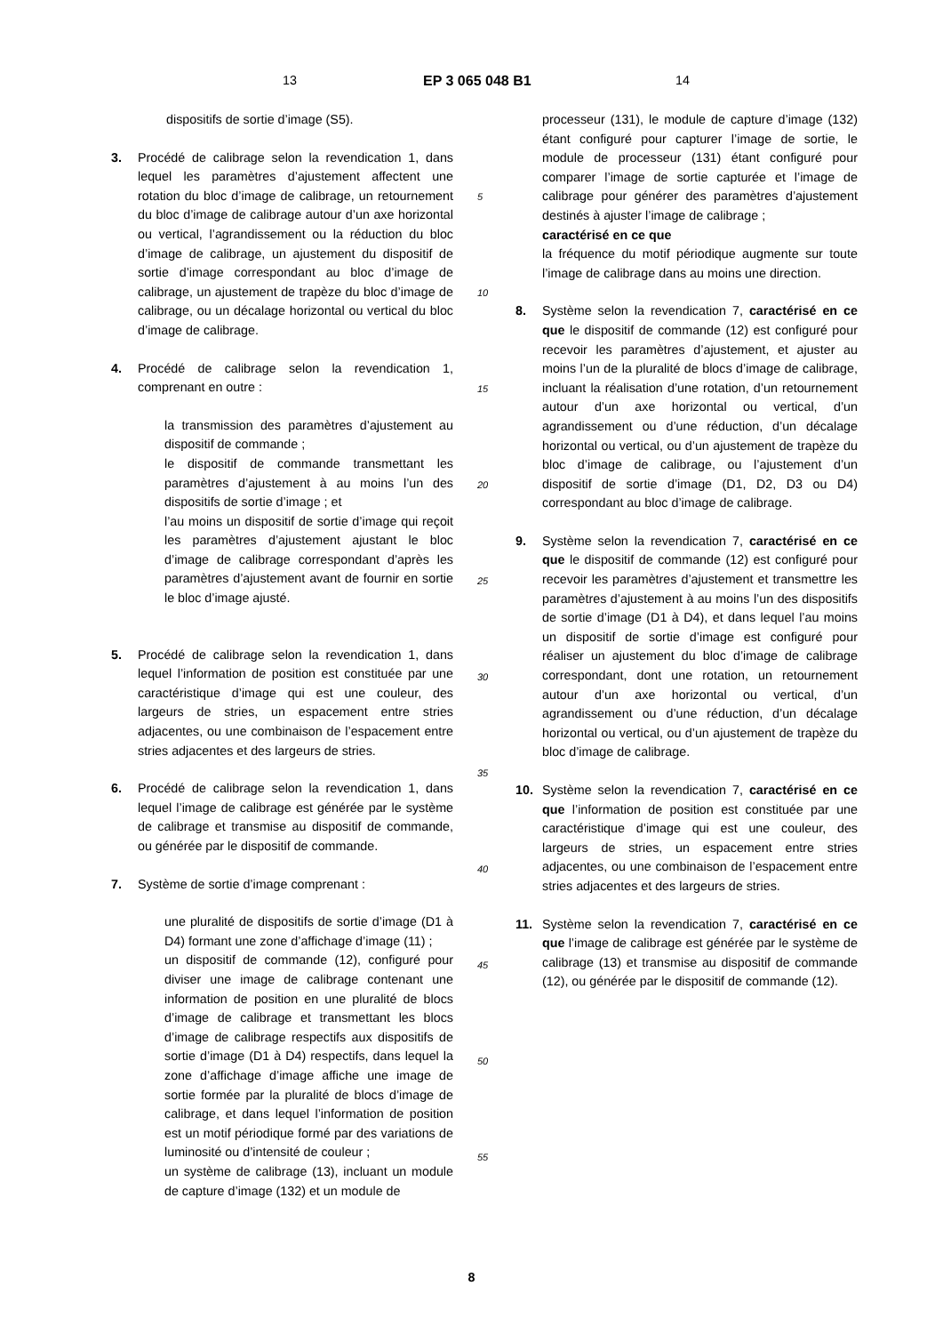13 EP 3 065 048 B1 14
dispositifs de sortie d’image (S5).
3. Procédé de calibrage selon la revendication 1, dans lequel les paramètres d’ajustement affectent une rotation du bloc d’image de calibrage, un retournement du bloc d’image de calibrage autour d’un axe horizontal ou vertical, l’agrandissement ou la réduction du bloc d’image de calibrage, un ajustement du dispositif de sortie d’image correspondant au bloc d’image de calibrage, un ajustement de trapèze du bloc d’image de calibrage, ou un décalage horizontal ou vertical du bloc d’image de calibrage.
4. Procédé de calibrage selon la revendication 1, comprenant en outre :
la transmission des paramètres d’ajustement au dispositif de commande ;
le dispositif de commande transmettant les paramètres d’ajustement à au moins l’un des dispositifs de sortie d’image ; et
l’au moins un dispositif de sortie d’image qui reçoit les paramètres d’ajustement ajustant le bloc d’image de calibrage correspondant d’après les paramètres d’ajustement avant de fournir en sortie le bloc d’image ajusté.
5. Procédé de calibrage selon la revendication 1, dans lequel l’information de position est constituée par une caractéristique d’image qui est une couleur, des largeurs de stries, un espacement entre stries adjacentes, ou une combinaison de l’espacement entre stries adjacentes et des largeurs de stries.
6. Procédé de calibrage selon la revendication 1, dans lequel l’image de calibrage est générée par le système de calibrage et transmise au dispositif de commande, ou générée par le dispositif de commande.
7. Système de sortie d’image comprenant :
une pluralité de dispositifs de sortie d’image (D1 à D4) formant une zone d’affichage d’image (11) ;
un dispositif de commande (12), configuré pour diviser une image de calibrage contenant une information de position en une pluralité de blocs d’image de calibrage et transmettant les blocs d’image de calibrage respectifs aux dispositifs de sortie d’image (D1 à D4) respectifs, dans lequel la zone d’affichage d’image affiche une image de sortie formée par la pluralité de blocs d’image de calibrage, et dans lequel l’information de position est un motif périodique formé par des variations de luminosité ou d’intensité de couleur ;
un système de calibrage (13), incluant un module de capture d’image (132) et un module de
processeur (131), le module de capture d’image (132) étant configuré pour capturer l’image de sortie, le module de processeur (131) étant configuré pour comparer l’image de sortie capturée et l’image de calibrage pour générer des paramètres d’ajustement destinés à ajuster l’image de calibrage ;
caractérisé en ce que
la fréquence du motif périodique augmente sur toute l’image de calibrage dans au moins une direction.
8. Système selon la revendication 7, caractérisé en ce que le dispositif de commande (12) est configuré pour recevoir les paramètres d’ajustement, et ajuster au moins l’un de la pluralité de blocs d’image de calibrage, incluant la réalisation d’une rotation, d’un retournement autour d’un axe horizontal ou vertical, d’un agrandissement ou d’une réduction, d’un décalage horizontal ou vertical, ou d’un ajustement de trapèze du bloc d’image de calibrage, ou l’ajustement d’un dispositif de sortie d’image (D1, D2, D3 ou D4) correspondant au bloc d’image de calibrage.
9. Système selon la revendication 7, caractérisé en ce que le dispositif de commande (12) est configuré pour recevoir les paramètres d’ajustement et transmettre les paramètres d’ajustement à au moins l’un des dispositifs de sortie d’image (D1 à D4), et dans lequel l’au moins un dispositif de sortie d’image est configuré pour réaliser un ajustement du bloc d’image de calibrage correspondant, dont une rotation, un retournement autour d’un axe horizontal ou vertical, d’un agrandissement ou d’une réduction, d’un décalage horizontal ou vertical, ou d’un ajustement de trapèze du bloc d’image de calibrage.
10. Système selon la revendication 7, caractérisé en ce que l’information de position est constituée par une caractéristique d’image qui est une couleur, des largeurs de stries, un espacement entre stries adjacentes, ou une combinaison de l’espacement entre stries adjacentes et des largeurs de stries.
11. Système selon la revendication 7, caractérisé en ce que l’image de calibrage est générée par le système de calibrage (13) et transmise au dispositif de commande (12), ou générée par le dispositif de commande (12).
5
10
15
20
25
30
35
40
45
50
55
8